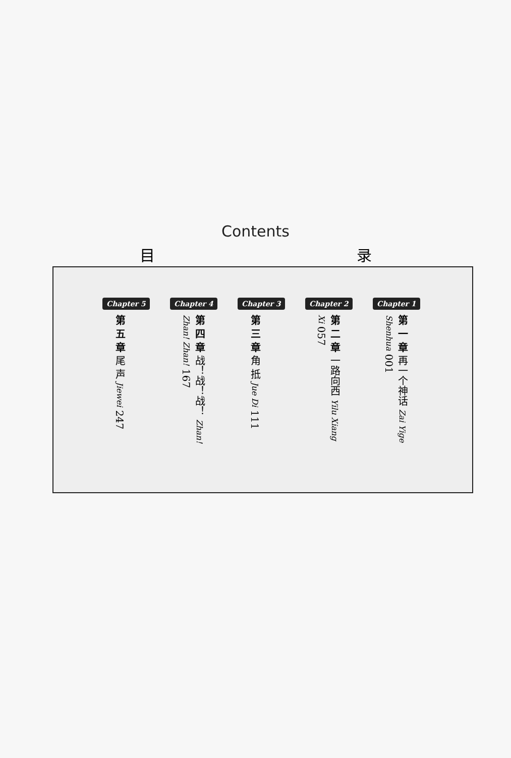Contents
目 录
Chapter 1
第 一 章 再一个神话 Zai Yige Shenhua 001
Chapter 2
第 二 章 一路向西 Yilu Xiang Xi 057
Chapter 3
第 三 章 角 抵 Jue Di 111
Chapter 4
第 四 章 战！战！战！ Zhan! Zhan! Zhan! 167
Chapter 5
第 五 章 尾 声 Jiewei 247